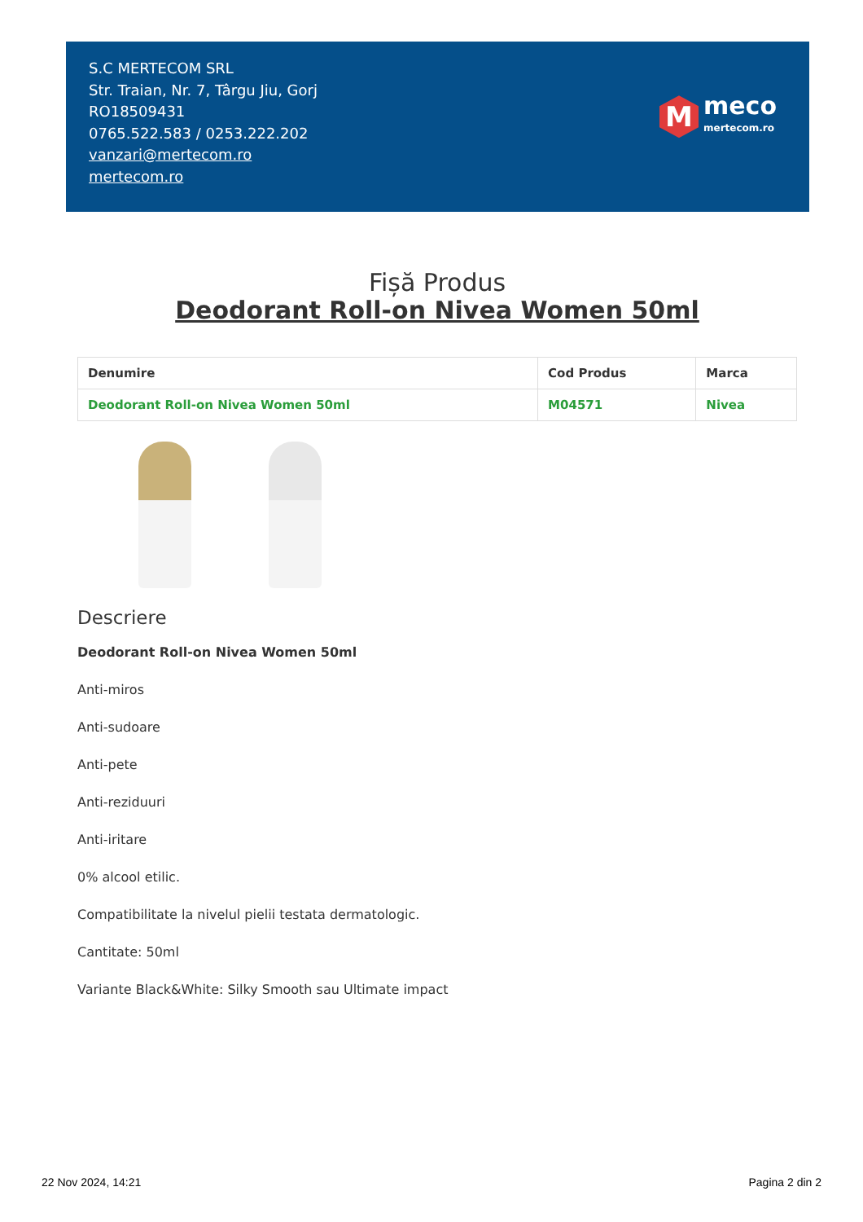S.C MERTECOM SRL
Str. Traian, Nr. 7, Târgu Jiu, Gorj
RO18509431
0765.522.583 / 0253.222.202
vanzari@mertecom.ro
mertecom.ro
M
meco
mertecom.ro
Fișă Produs
Deodorant Roll-on Nivea Women 50ml
| Denumire | Cod Produs | Marca |
| --- | --- | --- |
| Deodorant Roll-on Nivea Women 50ml | M04571 | Nivea |
Descriere
Deodorant Roll-on Nivea Women 50ml
Anti-miros
Anti-sudoare
Anti-pete
Anti-reziduuri
Anti-iritare
0% alcool etilic.
Compatibilitate la nivelul pielii testata dermatologic.
Cantitate: 50ml
Variante Black&White: Silky Smooth sau Ultimate impact
22 Nov 2024, 14:21 Pagina 2 din 2